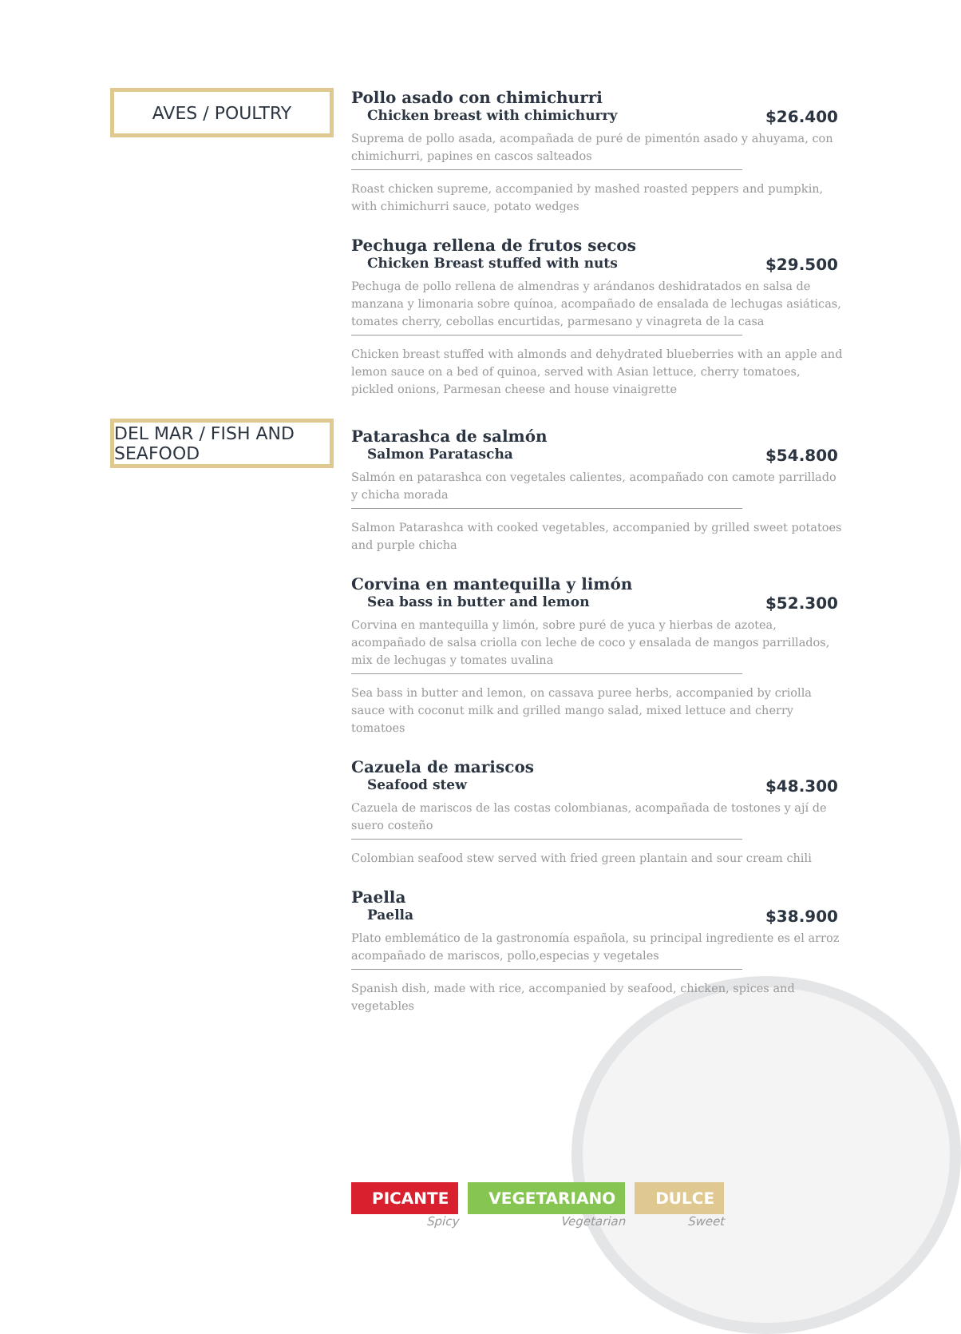AVES / POULTRY
Pollo asado con chimichurri
Chicken breast with chimichurry $26.400
Suprema de pollo asada, acompañada de puré de pimentón asado y ahuyama, con chimichurri, papines en cascos salteados
Roast chicken supreme, accompanied by mashed roasted peppers and pumpkin, with chimichurri sauce, potato wedges
Pechuga rellena de frutos secos
Chicken Breast stuffed with nuts $29.500
Pechuga de pollo rellena de almendras y arándanos deshidratados en salsa de manzana y limonaria sobre quínoa, acompañado de ensalada de lechugas asiáticas, tomates cherry, cebollas encurtidas, parmesano y vinagreta de la casa
Chicken breast stuffed with almonds and dehydrated blueberries with an apple and lemon sauce on a bed of quinoa, served with Asian lettuce, cherry tomatoes, pickled onions, Parmesan cheese and house vinaigrette
DEL MAR / FISH AND SEAFOOD
Patarashca de salmón
Salmon Paratascha $54.800
Salmón en patarashca con vegetales calientes, acompañado con camote parrillado y chicha morada
Salmon Patarashca with cooked vegetables, accompanied by grilled sweet potatoes and purple chicha
Corvina en mantequilla y limón
Sea bass in butter and lemon $52.300
Corvina en mantequilla y limón, sobre puré de yuca y hierbas de azotea, acompañado de salsa criolla con leche de coco y ensalada de mangos parrillados, mix de lechugas y tomates uvalina
Sea bass in butter and lemon, on cassava puree herbs, accompanied by criolla sauce with coconut milk and grilled mango salad, mixed lettuce and cherry tomatoes
Cazuela de mariscos
Seafood stew $48.300
Cazuela de mariscos de las costas colombianas, acompañada de tostones y ají de suero costeño
Colombian seafood stew served with fried green plantain and sour cream chili
Paella
Paella $38.900
Plato emblemático de la gastronomía española, su principal ingrediente es el arroz acompañado de mariscos, pollo,especias y vegetales
Spanish dish, made with rice, accompanied by seafood, chicken, spices and vegetables
PICANTE
Spicy
VEGETARIANO
Vegetarian
DULCE
Sweet